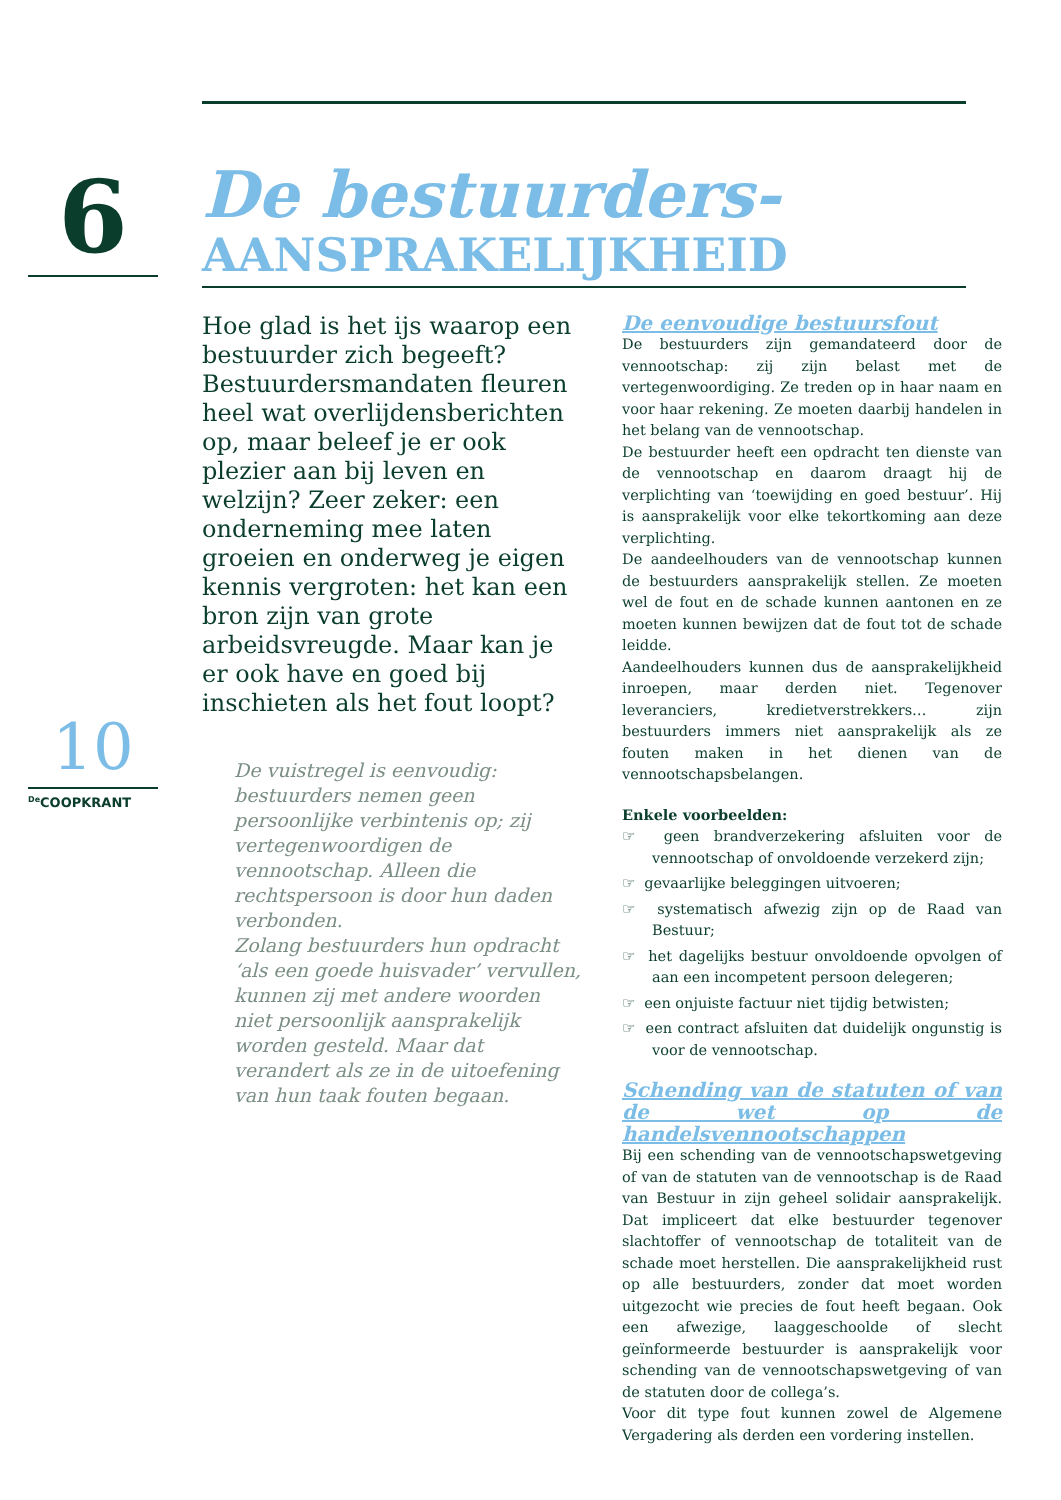6
10
<sup>De</sup>COOPKRANT
De bestuurders-
AANSPRAKELIJKHEID
Hoe glad is het ijs waarop een bestuurder zich begeeft? Bestuurdersmandaten fleuren heel wat overlijdensberichten op, maar beleef je er ook plezier aan bij leven en welzijn? Zeer zeker: een onderneming mee laten groeien en onderweg je eigen kennis vergroten: het kan een bron zijn van grote arbeidsvreugde. Maar kan je er ook have en goed bij inschieten als het fout loopt?
De vuistregel is eenvoudig: bestuurders nemen geen persoonlijke verbintenis op; zij vertegenwoordigen de vennootschap. Alleen die rechtspersoon is door hun daden verbonden.
Zolang bestuurders hun opdracht ‘als een goede huisvader’ vervullen, kunnen zij met andere woorden niet persoonlijk aansprakelijk worden gesteld. Maar dat verandert als ze in de uitoefening van hun taak fouten begaan.
De eenvoudige bestuursfout
De bestuurders zijn gemandateerd door de vennootschap: zij zijn belast met de vertegenwoordiging. Ze treden op in haar naam en voor haar rekening. Ze moeten daarbij handelen in het belang van de vennootschap.
De bestuurder heeft een opdracht ten dienste van de vennootschap en daarom draagt hij de verplichting van ‘toewijding en goed bestuur’. Hij is aansprakelijk voor elke tekortkoming aan deze verplichting.
De aandeelhouders van de vennootschap kunnen de bestuurders aansprakelijk stellen. Ze moeten wel de fout en de schade kunnen aantonen en ze moeten kunnen bewijzen dat de fout tot de schade leidde.
Aandeelhouders kunnen dus de aansprakelijkheid inroepen, maar derden niet. Tegenover leveranciers, kredietverstrekkers… zijn bestuurders immers niet aansprakelijk als ze fouten maken in het dienen van de vennootschapsbelangen.
Enkele voorbeelden:
☞ geen brandverzekering afsluiten voor de vennootschap of onvoldoende verzekerd zijn;
☞ gevaarlijke beleggingen uitvoeren;
☞ systematisch afwezig zijn op de Raad van Bestuur;
☞ het dagelijks bestuur onvoldoende opvolgen of aan een incompetent persoon delegeren;
☞ een onjuiste factuur niet tijdig betwisten;
☞ een contract afsluiten dat duidelijk ongunstig is voor de vennootschap.
Schending van de statuten of van de wet op de handelsvennootschappen
Bij een schending van de vennootschapswetgeving of van de statuten van de vennootschap is de Raad van Bestuur in zijn geheel solidair aansprakelijk. Dat impliceert dat elke bestuurder tegenover slachtoffer of vennootschap de totaliteit van de schade moet herstellen. Die aansprakelijkheid rust op alle bestuurders, zonder dat moet worden uitgezocht wie precies de fout heeft begaan. Ook een afwezige, laaggeschoolde of slecht geïnformeerde bestuurder is aansprakelijk voor schending van de vennootschapswetgeving of van de statuten door de collega’s.
Voor dit type fout kunnen zowel de Algemene Vergadering als derden een vordering instellen.